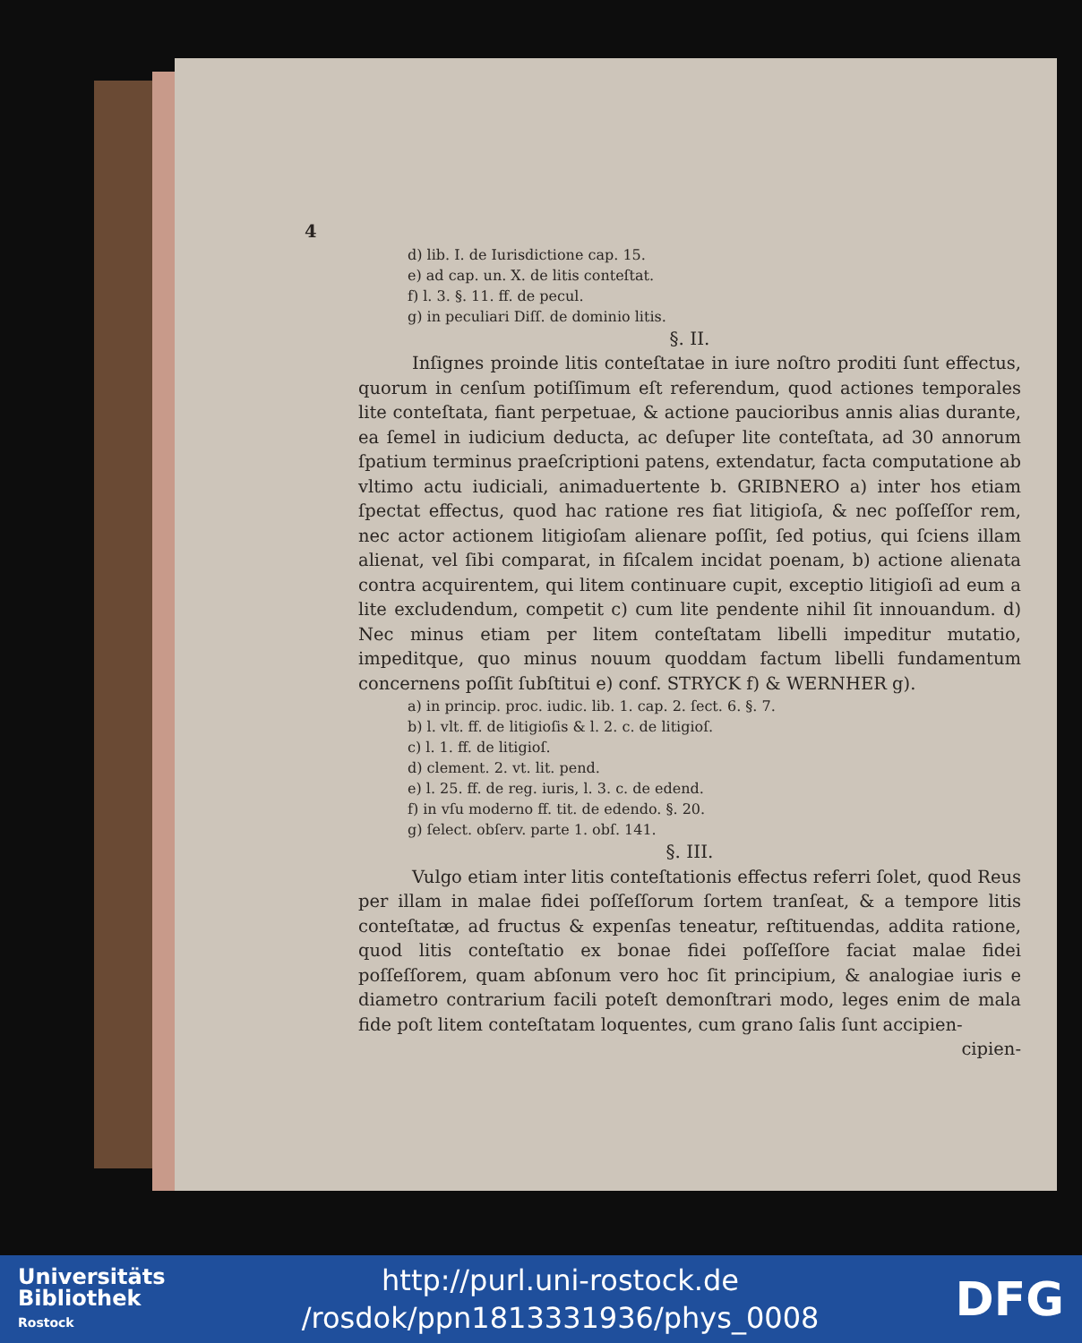4
d) lib. I. de Iurisdictione cap. 15.
e) ad cap. un. X. de litis conteſtat.
f) l. 3. §. 11. ff. de pecul.
g) in peculiari Diſſ. de dominio litis.
§. II.
Inſignes proinde litis conteſtatae in iure noſtro proditi ſunt effectus, quorum in cenſum potiſſimum eſt referendum, quod actiones temporales lite conteſtata, fiant perpetuae, & actione paucioribus annis alias durante, ea ſemel in iudicium deducta, ac deſuper lite conteſtata, ad 30 annorum ſpatium terminus praeſcriptioni patens, extendatur, facta computatione ab vltimo actu iudiciali, animaduertente b. GRIBNERO a) inter hos etiam ſpectat effectus, quod hac ratione res fiat litigioſa, & nec poſſeſſor rem, nec actor actionem litigioſam alienare poſſit, ſed potius, qui ſciens illam alienat, vel ſibi comparat, in fiſcalem incidat poenam, b) actione alienata contra acquirentem, qui litem continuare cupit, exceptio litigioſi ad eum a lite excludendum, competit c) cum lite pendente nihil ſit innouandum. d) Nec minus etiam per litem conteſtatam libelli impeditur mutatio, impeditque, quo minus nouum quoddam factum libelli fundamentum concernens poſſit ſubſtitui e) conf. STRYCK f) & WERNHER g).
a) in princip. proc. iudic. lib. 1. cap. 2. ſect. 6. §. 7.
b) l. vlt. ff. de litigioſis & l. 2. c. de litigioſ.
c) l. 1. ff. de litigioſ.
d) clement. 2. vt. lit. pend.
e) l. 25. ff. de reg. iuris, l. 3. c. de edend.
f) in vſu moderno ff. tit. de edendo. §. 20.
g) ſelect. obſerv. parte 1. obſ. 141.
§. III.
Vulgo etiam inter litis conteſtationis effectus referri ſolet, quod Reus per illam in malae fidei poſſeſſorum ſortem tranſeat, & a tempore litis conteſtatæ, ad fructus & expenſas teneatur, reſtituendas, addita ratione, quod litis conteſtatio ex bonae fidei poſſeſſore faciat malae fidei poſſeſſorem, quam abſonum vero hoc ſit principium, & analogiae iuris e diametro contrarium facili poteſt demonſtrari modo, leges enim de mala fide poſt litem conteſtatam loquentes, cum grano ſalis ſunt accipien-
cipien-
Universitäts
Bibliothek
Rostock
http://purl.uni-rostock.de
/rosdok/ppn1813331936/phys_0008
DFG